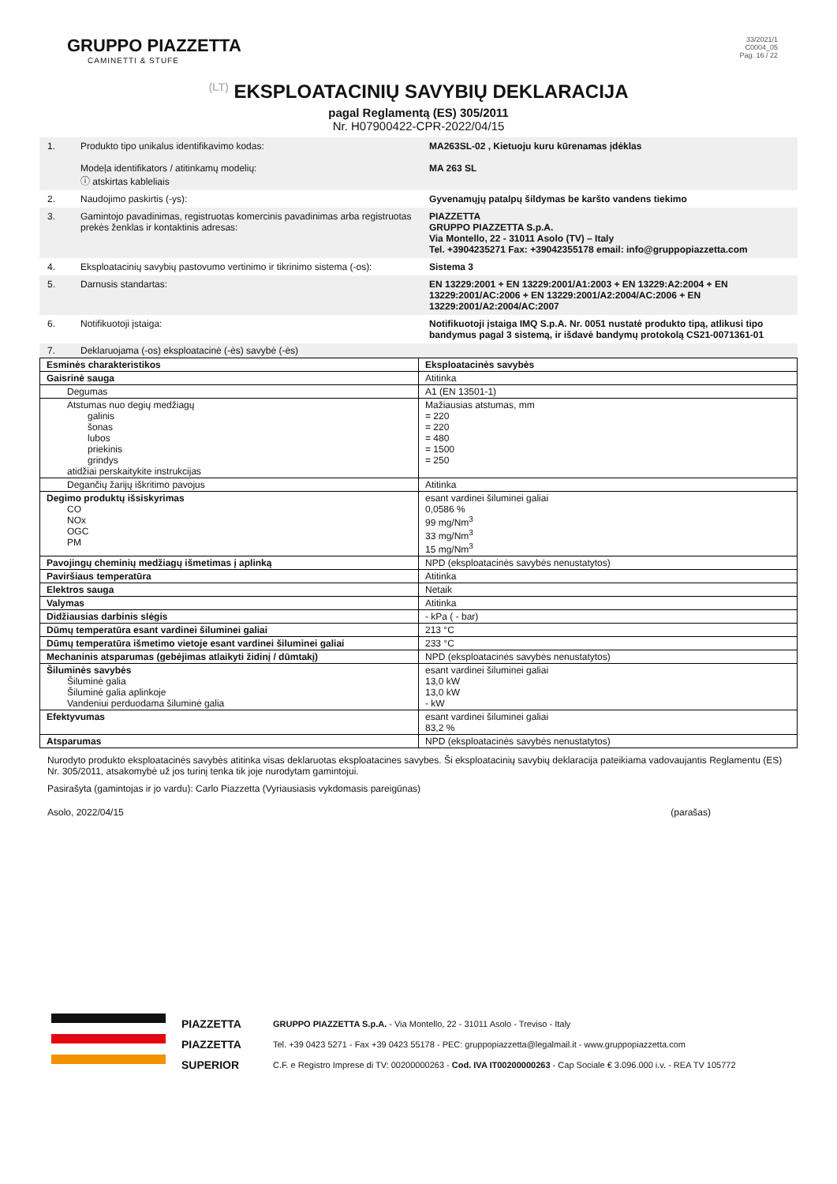GRUPPO PIAZZETTA
CAMINETTI & STUFE
33/2021/1
C0004_05
Pag. 16 / 22
(LT) EKSPLOATACINIŲ SAVYBIŲ DEKLARACIJA
pagal Reglamentą (ES) 305/2011
Nr. H07900422-CPR-2022/04/15
1. Produkto tipo unikalus identifikavimo kodas:
Modeļa identifikators / atitinkamų modelių:
ⓘ atskirtas kableliais
MA263SL-02 , Kietuoju kuru kūrenamas įdėklas
MA 263 SL
2. Naudojimo paskirtis (-ys): Gyvenamųjų patalpų šildymas be karšto vandens tiekimo
3. Gamintojo pavadinimas, registruotas komercinis pavadinimas arba registruotas prekės ženklas ir kontaktinis adresas:
PIAZZETTA
GRUPPO PIAZZETTA S.p.A.
Via Montello, 22 - 31011 Asolo (TV) – Italy
Tel. +3904235271 Fax: +39042355178 email: info@gruppopiazzetta.com
4. Eksploatacinių savybių pastovumo vertinimo ir tikrinimo sistema (-os):
Sistema 3
5. Darnusis standartas: EN 13229:2001 + EN 13229:2001/A1:2003 + EN 13229:A2:2004 + EN 13229:2001/AC:2006 + EN 13229:2001/A2:2004/AC:2006 + EN 13229:2001/A2:2004/AC:2007
6. Notifikuotoji įstaiga: Notifikuotoji įstaiga IMQ S.p.A. Nr. 0051 nustatė produkto tipą, atlikusi tipo bandymus pagal 3 sistemą, ir išdavė bandymų protokolą CS21-0071361-01
7. Deklaruojama (-os) eksploatacinė (-ės) savybė (-ės)
| Esminės charakteristikos | Eksploatacinės savybės |
| --- | --- |
| Gaisrinė sauga | Atitinka |
| Degumas | A1 (EN 13501-1) |
| Atstumas nuo degių medžiagų galinis šonas lubos priekinis grindys atidžiai perskaitykite instrukcijas | Mažiausias atstumas, mm = 220 = 220 = 480 = 1500 = 250 |
| Degančių žarijų iškritimo pavojus | Atitinka |
| Degimo produktų išsiskyrimas CO NOx OGC PM | esant vardinei šiluminei galiai 0,0586 % 99 mg/Nm<sup>3</sup> 33 mg/Nm<sup>3</sup> 15 mg/Nm<sup>3</sup> |
| Pavojingų cheminių medžiagų išmetimas į aplinką | NPD (eksploatacinės savybės nenustatytos) |
| Paviršiaus temperatūra | Atitinka |
| Elektros sauga | Netaik |
| Valymas | Atitinka |
| Didžiausias darbinis slėgis | - kPa ( - bar) |
| Dūmų temperatūra esant vardinei šiluminei galiai | 213 °C |
| Dūmų temperatūra išmetimo vietoje esant vardinei šiluminei galiai | 233 °C |
| Mechaninis atsparumas (gebėjimas atlaikyti židinį / dūmtakį) | NPD (eksploatacinės savybės nenustatytos) |
| Šiluminės savybės Šiluminė galia Šiluminė galia aplinkoje Vandeniui perduodama šiluminė galia | esant vardinei šiluminei galiai 13,0 kW 13,0 kW - kW |
| Efektyvumas | esant vardinei šiluminei galiai 83,2 % |
| Atsparumas | NPD (eksploatacinės savybės nenustatytos) |
Nurodyto produkto eksploatacinės savybės atitinka visas deklaruotas eksploatacines savybes. Ši eksploatacinių savybių deklaracija pateikiama vadovaujantis Reglamentu (ES) Nr. 305/2011, atsakomybė už jos turinį tenka tik joje nurodytam gamintojui.
Pasirašyta (gamintojas ir jo vardu): Carlo Piazzetta (Vyriausiasis vykdomasis pareigūnas)
Asolo, 2022/04/15 (parašas)
PIAZZETTA
PIAZZETTA
SUPERIOR
GRUPPO PIAZZETTA S.p.A. - Via Montello, 22 - 31011 Asolo - Treviso - Italy
Tel. +39 0423 5271 - Fax +39 0423 55178 - PEC: gruppopiazzetta@legalmail.it - www.gruppopiazzetta.com
C.F. e Registro Imprese di TV: 00200000263 - Cod. IVA IT00200000263 - Cap Sociale € 3.096.000 i.v. - REA TV 105772